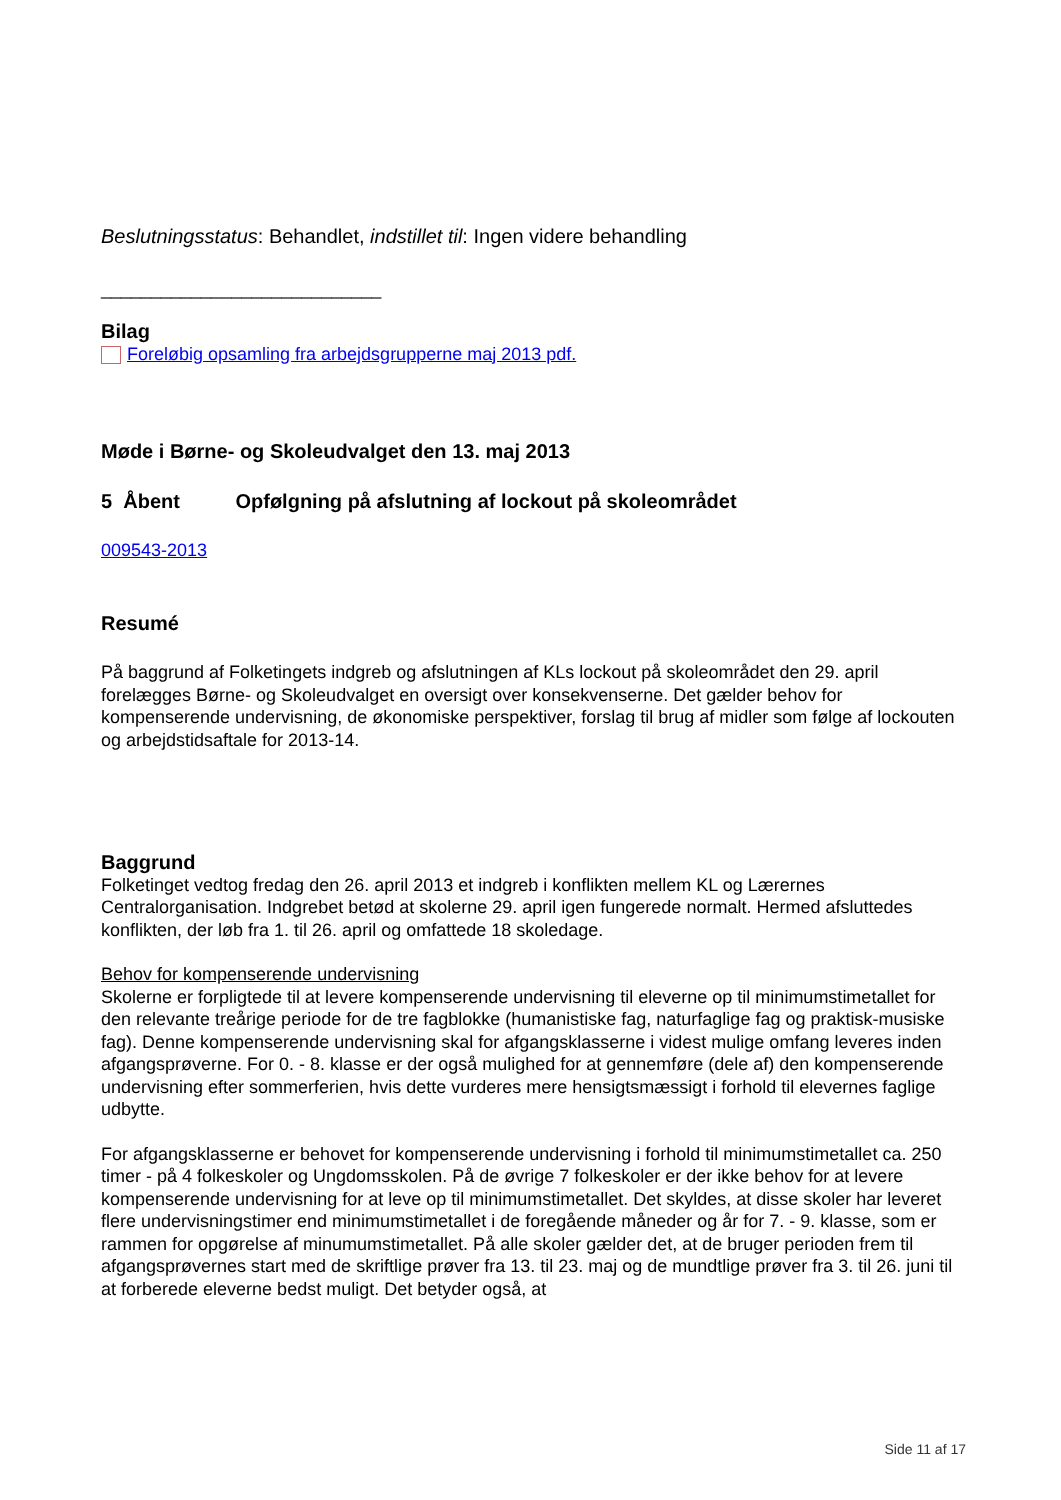Beslutningsstatus: Behandlet, indstillet til: Ingen videre behandling
____________________________
Bilag
Foreløbig opsamling fra arbejdsgrupperne maj 2013 pdf.
Møde i Børne- og Skoleudvalget den 13. maj 2013
5 Åbent Opfølgning på afslutning af lockout på skoleområdet
009543-2013
Resumé
På baggrund af Folketingets indgreb og afslutningen af KLs lockout på skoleområdet den 29. april forelægges Børne- og Skoleudvalget en oversigt over konsekvenserne. Det gælder behov for kompenserende undervisning, de økonomiske perspektiver, forslag til brug af midler som følge af lockouten og arbejdstidsaftale for 2013-14.
Baggrund
Folketinget vedtog fredag den 26. april 2013 et indgreb i konflikten mellem KL og Lærernes Centralorganisation. Indgrebet betød at skolerne 29. april igen fungerede normalt. Hermed afsluttedes konflikten, der løb fra 1. til 26. april og omfattede 18 skoledage.
Behov for kompenserende undervisning
Skolerne er forpligtede til at levere kompenserende undervisning til eleverne op til minimumstimetallet for den relevante treårige periode for de tre fagblokke (humanistiske fag, naturfaglige fag og praktisk-musiske fag). Denne kompenserende undervisning skal for afgangsklasserne i videst mulige omfang leveres inden afgangsprøverne. For 0. - 8. klasse er der også mulighed for at gennemføre (dele af) den kompenserende undervisning efter sommerferien, hvis dette vurderes mere hensigtsmæssigt i forhold til elevernes faglige udbytte.
For afgangsklasserne er behovet for kompenserende undervisning i forhold til minimumstimetallet ca. 250 timer - på 4 folkeskoler og Ungdomsskolen. På de øvrige 7 folkeskoler er der ikke behov for at levere kompenserende undervisning for at leve op til minimumstimetallet. Det skyldes, at disse skoler har leveret flere undervisningstimer end minimumstimetallet i de foregående måneder og år for 7. - 9. klasse, som er rammen for opgørelse af minumumstimetallet. På alle skoler gælder det, at de bruger perioden frem til afgangsprøvernes start med de skriftlige prøver fra 13. til 23. maj og de mundtlige prøver fra 3. til 26. juni til at forberede eleverne bedst muligt. Det betyder også, at
Side 11 af 17